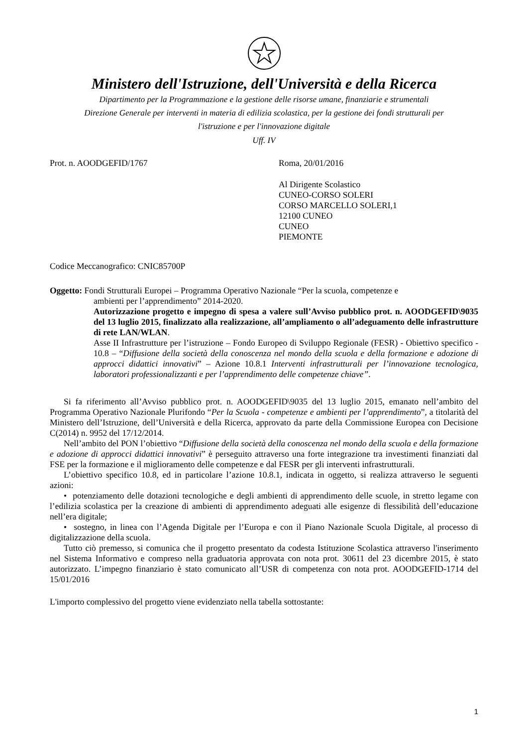Ministero dell'Istruzione, dell'Università e della Ricerca
Dipartimento per la Programmazione e la gestione delle risorse umane, finanziarie e strumentali
Direzione Generale per interventi in materia di edilizia scolastica, per la gestione dei fondi strutturali per
l'istruzione e per l'innovazione digitale
Uff. IV
Prot. n. AOODGEFID/1767 Roma, 20/01/2016
Al Dirigente Scolastico
CUNEO-CORSO SOLERI
CORSO MARCELLO SOLERI,1
12100 CUNEO
CUNEO
PIEMONTE
Codice Meccanografico: CNIC85700P
Oggetto: Fondi Strutturali Europei – Programma Operativo Nazionale “Per la scuola, competenze e
ambienti per l’apprendimento” 2014-2020.
Autorizzazione progetto e impegno di spesa a valere sull’Avviso pubblico prot. n. AOODGEFID\9035 del 13 luglio 2015, finalizzato alla realizzazione, all’ampliamento o all’adeguamento delle infrastrutture di rete LAN/WLAN.
Asse II Infrastrutture per l’istruzione – Fondo Europeo di Sviluppo Regionale (FESR) - Obiettivo specifico - 10.8 – “Diffusione della società della conoscenza nel mondo della scuola e della formazione e adozione di approcci didattici innovativi” – Azione 10.8.1 Interventi infrastrutturali per l’innovazione tecnologica, laboratori professionalizzanti e per l’apprendimento delle competenze chiave”.
Si fa riferimento all’Avviso pubblico prot. n. AOODGEFID\9035 del 13 luglio 2015, emanato nell’ambito del Programma Operativo Nazionale Plurifondo “Per la Scuola - competenze e ambienti per l’apprendimento”, a titolarità del Ministero dell’Istruzione, dell’Università e della Ricerca, approvato da parte della Commissione Europea con Decisione C(2014) n. 9952 del 17/12/2014.
Nell’ambito del PON l’obiettivo “Diffusione della società della conoscenza nel mondo della scuola e della formazione e adozione di approcci didattici innovativi” è perseguito attraverso una forte integrazione tra investimenti finanziati dal FSE per la formazione e il miglioramento delle competenze e dal FESR per gli interventi infrastrutturali.
L’obiettivo specifico 10.8, ed in particolare l’azione 10.8.1, indicata in oggetto, si realizza attraverso le seguenti azioni:
• potenziamento delle dotazioni tecnologiche e degli ambienti di apprendimento delle scuole, in stretto legame con l’edilizia scolastica per la creazione di ambienti di apprendimento adeguati alle esigenze di flessibilità dell’educazione nell’era digitale;
• sostegno, in linea con l’Agenda Digitale per l’Europa e con il Piano Nazionale Scuola Digitale, al processo di digitalizzazione della scuola.
Tutto ciò premesso, si comunica che il progetto presentato da codesta Istituzione Scolastica attraverso l'inserimento nel Sistema Informativo e compreso nella graduatoria approvata con nota prot. 30611 del 23 dicembre 2015, è stato autorizzato. L’impegno finanziario è stato comunicato all’USR di competenza con nota prot. AOODGEFID-1714 del 15/01/2016
L'importo complessivo del progetto viene evidenziato nella tabella sottostante:
1